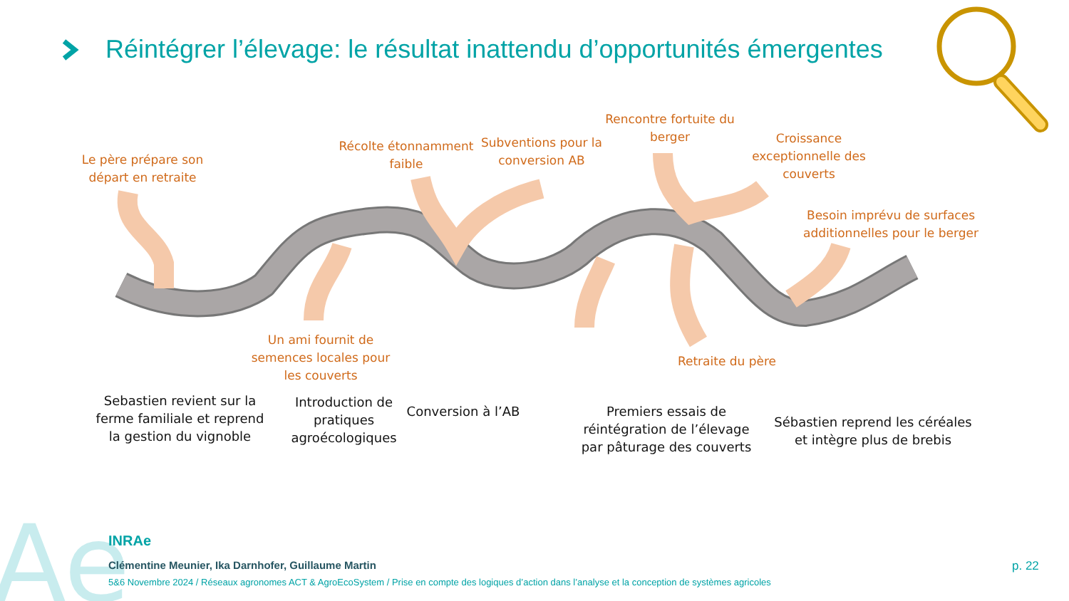Ae
Réintégrer l’élevage: le résultat inattendu d’opportunités émergentes
Le père prépare son départ en retraite
Récolte étonnamment faible
Subventions pour la conversion AB
Rencontre fortuite du berger
Croissance exceptionnelle des couverts
Besoin imprévu de surfaces additionnelles pour le berger
Un ami fournit de semences locales pour les couverts
Retraite du père
Sebastien revient sur la ferme familiale et reprend la gestion du vignoble
Introduction de pratiques agroécologiques
Conversion à l’AB
Premiers essais de réintégration de l’élevage par pâturage des couverts
Sébastien reprend les céréales et intègre plus de brebis
INRAe
Clémentine Meunier, Ika Darnhofer, Guillaume Martin
5&6 Novembre 2024 / Réseaux agronomes ACT & AgroEcoSystem / Prise en compte des logiques d’action dans l’analyse et la conception de systèmes agricoles
p. 22